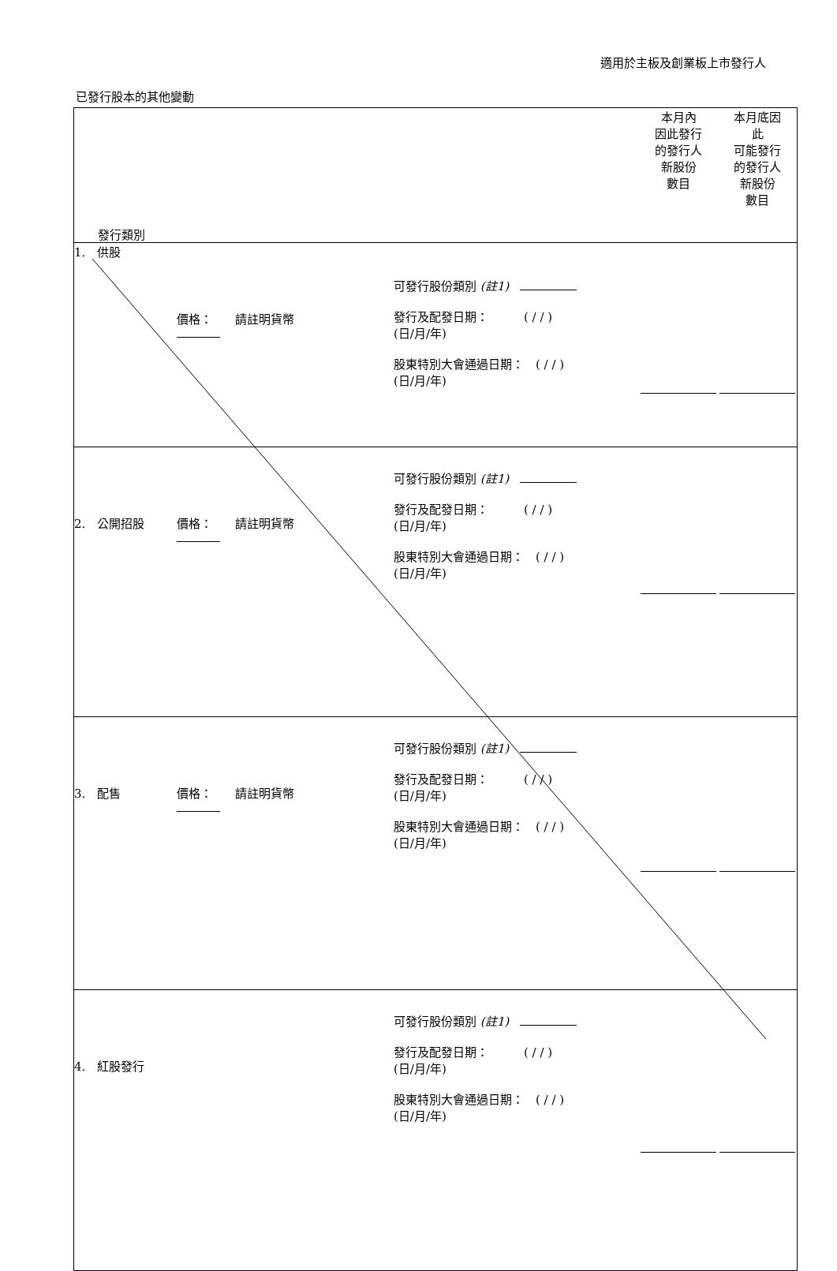適用於主板及創業板上市發行人
已發行股本的其他變動
| 發行類別 | | | | 本月內 因此發行 的發行人 新股份 數目 | 本月底因 此 可能發行 的發行人 新股份 數目 |
| --- | --- | --- | --- | --- | --- |
| 1. 供股 | 價格： 請註明貨幣 | 可發行股份類別 (註1) 發行及配發日期： ( / / ) (日/月/年) 股東特別大會通過日期： ( / / ) (日/月/年) | | | |
| 2. 公開招股 | 價格： 請註明貨幣 | 可發行股份類別 (註1) 發行及配發日期： ( / / ) (日/月/年) 股東特別大會通過日期： ( / / ) (日/月/年) | | | |
| 3. 配售 | 價格： 請註明貨幣 | 可發行股份類別 (註1) 發行及配發日期： ( / / ) (日/月/年) 股東特別大會通過日期： ( / / ) (日/月/年) | | | |
| 4. 紅股發行 | | 可發行股份類別 (註1) 發行及配發日期： ( / / ) (日/月/年) 股東特別大會通過日期： ( / / ) (日/月/年) | | | |